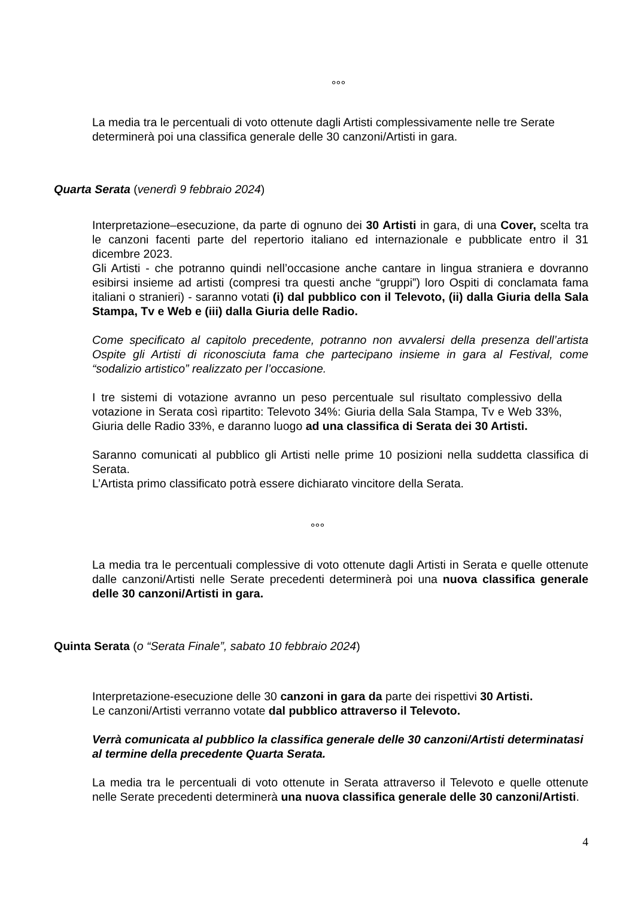°°°
La media tra le percentuali di voto ottenute dagli Artisti complessivamente nelle tre Serate determinerà poi una classifica generale delle 30 canzoni/Artisti in gara.
Quarta Serata (venerdì 9 febbraio 2024)
Interpretazione–esecuzione, da parte di ognuno dei 30 Artisti in gara, di una Cover, scelta tra le canzoni facenti parte del repertorio italiano ed internazionale e pubblicate entro il 31 dicembre 2023.
Gli Artisti - che potranno quindi nell’occasione anche cantare in lingua straniera e dovranno esibirsi insieme ad artisti (compresi tra questi anche “gruppi”) loro Ospiti di conclamata fama italiani o stranieri) - saranno votati (i) dal pubblico con il Televoto, (ii) dalla Giuria della Sala Stampa, Tv e Web e (iii) dalla Giuria delle Radio.
Come specificato al capitolo precedente, potranno non avvalersi della presenza dell’artista Ospite gli Artisti di riconosciuta fama che partecipano insieme in gara al Festival, come “sodalizio artistico” realizzato per l’occasione.
I tre sistemi di votazione avranno un peso percentuale sul risultato complessivo della votazione in Serata così ripartito: Televoto 34%: Giuria della Sala Stampa, Tv e Web 33%, Giuria delle Radio 33%, e daranno luogo ad una classifica di Serata dei 30 Artisti.
Saranno comunicati al pubblico gli Artisti nelle prime 10 posizioni nella suddetta classifica di Serata.
L’Artista primo classificato potrà essere dichiarato vincitore della Serata.
°°°
La media tra le percentuali complessive di voto ottenute dagli Artisti in Serata e quelle ottenute dalle canzoni/Artisti nelle Serate precedenti determinerà poi una nuova classifica generale delle 30 canzoni/Artisti in gara.
Quinta Serata (o “Serata Finale”, sabato 10 febbraio 2024)
Interpretazione-esecuzione delle 30 canzoni in gara da parte dei rispettivi 30 Artisti.
Le canzoni/Artisti verranno votate dal pubblico attraverso il Televoto.
Verrà comunicata al pubblico la classifica generale delle 30 canzoni/Artisti determinatasi al termine della precedente Quarta Serata.
La media tra le percentuali di voto ottenute in Serata attraverso il Televoto e quelle ottenute nelle Serate precedenti determinerà una nuova classifica generale delle 30 canzoni/Artisti.
4